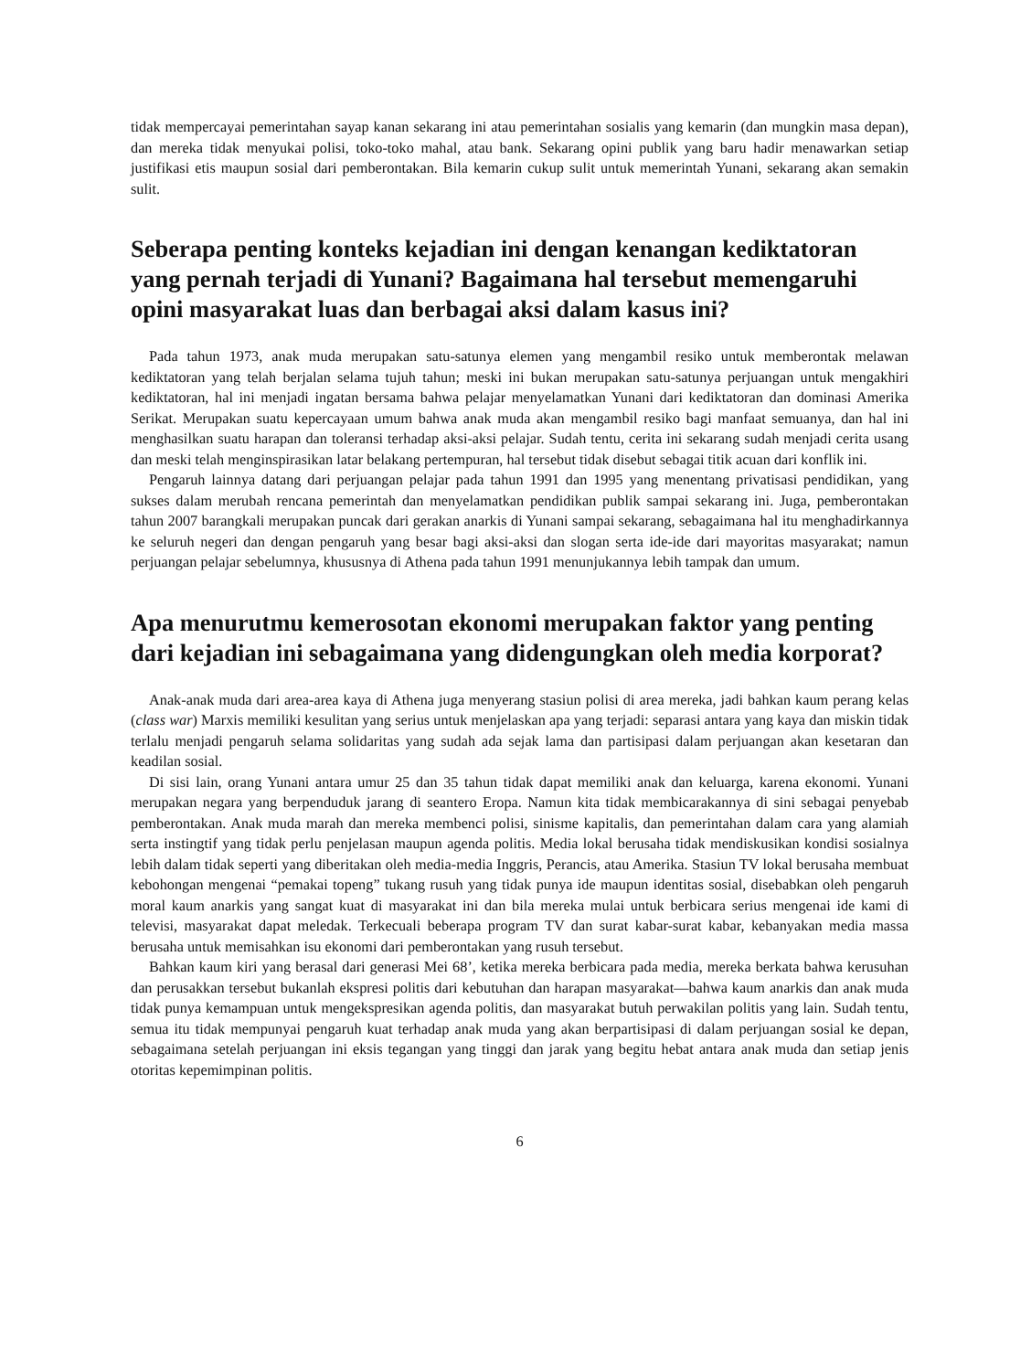tidak mempercayai pemerintahan sayap kanan sekarang ini atau pemerintahan sosialis yang kemarin (dan mungkin masa depan), dan mereka tidak menyukai polisi, toko-toko mahal, atau bank. Sekarang opini publik yang baru hadir menawarkan setiap justifikasi etis maupun sosial dari pemberontakan. Bila kemarin cukup sulit untuk memerintah Yunani, sekarang akan semakin sulit.
Seberapa penting konteks kejadian ini dengan kenangan kediktatoran yang pernah terjadi di Yunani? Bagaimana hal tersebut memengaruhi opini masyarakat luas dan berbagai aksi dalam kasus ini?
Pada tahun 1973, anak muda merupakan satu-satunya elemen yang mengambil resiko untuk memberontak melawan kediktatoran yang telah berjalan selama tujuh tahun; meski ini bukan merupakan satu-satunya perjuangan untuk mengakhiri kediktatoran, hal ini menjadi ingatan bersama bahwa pelajar menyelamatkan Yunani dari kediktatoran dan dominasi Amerika Serikat. Merupakan suatu kepercayaan umum bahwa anak muda akan mengambil resiko bagi manfaat semuanya, dan hal ini menghasilkan suatu harapan dan toleransi terhadap aksi-aksi pelajar. Sudah tentu, cerita ini sekarang sudah menjadi cerita usang dan meski telah menginspirasikan latar belakang pertempuran, hal tersebut tidak disebut sebagai titik acuan dari konflik ini.
Pengaruh lainnya datang dari perjuangan pelajar pada tahun 1991 dan 1995 yang menentang privatisasi pendidikan, yang sukses dalam merubah rencana pemerintah dan menyelamatkan pendidikan publik sampai sekarang ini. Juga, pemberontakan tahun 2007 barangkali merupakan puncak dari gerakan anarkis di Yunani sampai sekarang, sebagaimana hal itu menghadirkannya ke seluruh negeri dan dengan pengaruh yang besar bagi aksi-aksi dan slogan serta ide-ide dari mayoritas masyarakat; namun perjuangan pelajar sebelumnya, khususnya di Athena pada tahun 1991 menunjukannya lebih tampak dan umum.
Apa menurutmu kemerosotan ekonomi merupakan faktor yang penting dari kejadian ini sebagaimana yang didengungkan oleh media korporat?
Anak-anak muda dari area-area kaya di Athena juga menyerang stasiun polisi di area mereka, jadi bahkan kaum perang kelas (class war) Marxis memiliki kesulitan yang serius untuk menjelaskan apa yang terjadi: separasi antara yang kaya dan miskin tidak terlalu menjadi pengaruh selama solidaritas yang sudah ada sejak lama dan partisipasi dalam perjuangan akan kesetaran dan keadilan sosial.
Di sisi lain, orang Yunani antara umur 25 dan 35 tahun tidak dapat memiliki anak dan keluarga, karena ekonomi. Yunani merupakan negara yang berpenduduk jarang di seantero Eropa. Namun kita tidak membicarakannya di sini sebagai penyebab pemberontakan. Anak muda marah dan mereka membenci polisi, sinisme kapitalis, dan pemerintahan dalam cara yang alamiah serta instingtif yang tidak perlu penjelasan maupun agenda politis. Media lokal berusaha tidak mendiskusikan kondisi sosialnya lebih dalam tidak seperti yang diberitakan oleh media-media Inggris, Perancis, atau Amerika. Stasiun TV lokal berusaha membuat kebohongan mengenai “pemakai topeng” tukang rusuh yang tidak punya ide maupun identitas sosial, disebabkan oleh pengaruh moral kaum anarkis yang sangat kuat di masyarakat ini dan bila mereka mulai untuk berbicara serius mengenai ide kami di televisi, masyarakat dapat meledak. Terkecuali beberapa program TV dan surat kabar-surat kabar, kebanyakan media massa berusaha untuk memisahkan isu ekonomi dari pemberontakan yang rusuh tersebut.
Bahkan kaum kiri yang berasal dari generasi Mei 68’, ketika mereka berbicara pada media, mereka berkata bahwa kerusuhan dan perusakkan tersebut bukanlah ekspresi politis dari kebutuhan dan harapan masyarakat—bahwa kaum anarkis dan anak muda tidak punya kemampuan untuk mengekspresikan agenda politis, dan masyarakat butuh perwakilan politis yang lain. Sudah tentu, semua itu tidak mempunyai pengaruh kuat terhadap anak muda yang akan berpartisipasi di dalam perjuangan sosial ke depan, sebagaimana setelah perjuangan ini eksis tegangan yang tinggi dan jarak yang begitu hebat antara anak muda dan setiap jenis otoritas kepemimpinan politis.
6